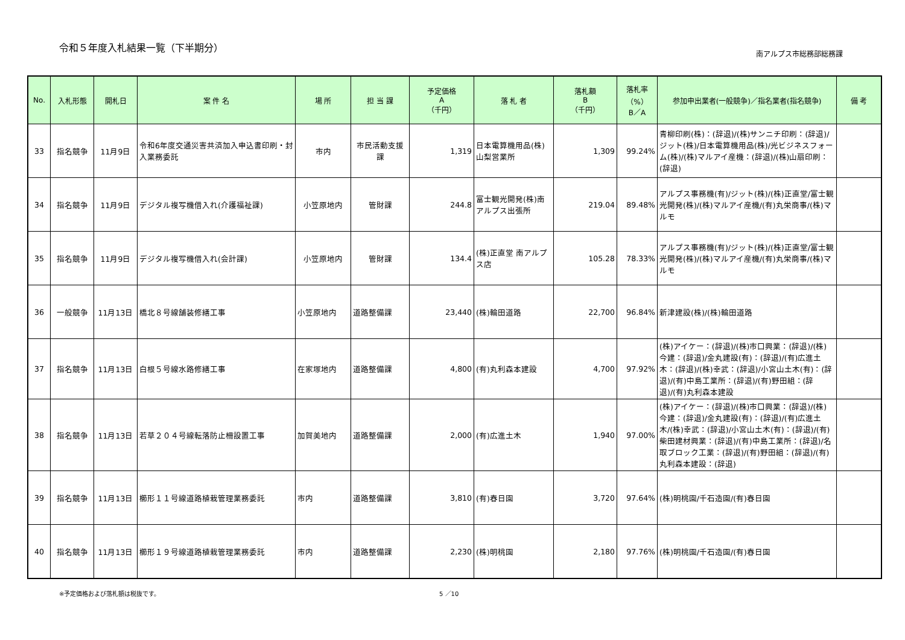令和５年度入札結果一覧（下半期分）
南アルプス市総務部総務課
| No. | 入札形態 | 開札日 | 案 件 名 | 場 所 | 担 当 課 | 予定価格 A （千円） | 落 札 者 | 落札額 B （千円） | 落札率 （%） B／A | 参加申出業者(一般競争)／指名業者(指名競争) | 備 考 |
| --- | --- | --- | --- | --- | --- | --- | --- | --- | --- | --- | --- |
| 33 | 指名競争 | 11月9日 | 令和6年度交通災害共済加入申込書印刷・封入業務委託 | 市内 | 市民活動支援課 | 1,319 | 日本電算機用品(株) 山梨営業所 | 1,309 | 99.24% | 青柳印刷(株)：(辞退)/(株)サンニチ印刷：(辞退)/ジット(株)/日本電算機用品(株)/光ビジネスフォーム(株)/(株)マルアイ産機：(辞退)/(株)山扇印刷：(辞退) | |
| 34 | 指名競争 | 11月9日 | デジタル複写機借入れ(介護福祉課) | 小笠原地内 | 管財課 | 244.8 | 富士観光開発(株)南アルプス出張所 | 219.04 | 89.48% | アルプス事務機(有)/ジット(株)/(株)正直堂/富士観光開発(株)/(株)マルアイ産機/(有)丸栄商事/(株)マルモ | |
| 35 | 指名競争 | 11月9日 | デジタル複写機借入れ(会計課) | 小笠原地内 | 管財課 | 134.4 | (株)正直堂 南アルプス店 | 105.28 | 78.33% | アルプス事務機(有)/ジット(株)/(株)正直堂/富士観光開発(株)/(株)マルアイ産機/(有)丸栄商事/(株)マルモ | |
| 36 | 一般競争 | 11月13日 | 橋北８号線舗装修繕工事 | 小笠原地内 | 道路整備課 | 23,440 | (株)輪田道路 | 22,700 | 96.84% | 新津建設(株)/(株)輪田道路 | |
| 37 | 指名競争 | 11月13日 | 白根５号線水路修繕工事 | 在家塚地内 | 道路整備課 | 4,800 | (有)丸利森本建設 | 4,700 | 97.92% | (株)アイケー：(辞退)/(株)市口興業：(辞退)/(株)今建：(辞退)/金丸建設(有)：(辞退)/(有)広進土木：(辞退)/(株)幸武：(辞退)/小宮山土木(有)：(辞退)/(有)中島工業所：(辞退)/(有)野田組：(辞退)/(有)丸利森本建設 | |
| 38 | 指名競争 | 11月13日 | 若草２０４号線転落防止柵設置工事 | 加賀美地内 | 道路整備課 | 2,000 | (有)広進土木 | 1,940 | 97.00% | (株)アイケー：(辞退)/(株)市口興業：(辞退)/(株)今建：(辞退)/金丸建設(有)：(辞退)/(有)広進土木/(株)幸武：(辞退)/小宮山土木(有)：(辞退)/(有)柴田建材興業：(辞退)/(有)中島工業所：(辞退)/名取ブロック工業：(辞退)/(有)野田組：(辞退)/(有)丸利森本建設：(辞退) | |
| 39 | 指名競争 | 11月13日 | 櫛形１１号線道路植栽管理業務委託 | 市内 | 道路整備課 | 3,810 | (有)春日園 | 3,720 | 97.64% | (株)明桃園/千石造園/(有)春日園 | |
| 40 | 指名競争 | 11月13日 | 櫛形１９号線道路植栽管理業務委託 | 市内 | 道路整備課 | 2,230 | (株)明桃園 | 2,180 | 97.76% | (株)明桃園/千石造園/(有)春日園 | |
※予定価格および落札額は税抜です。 5 ／10